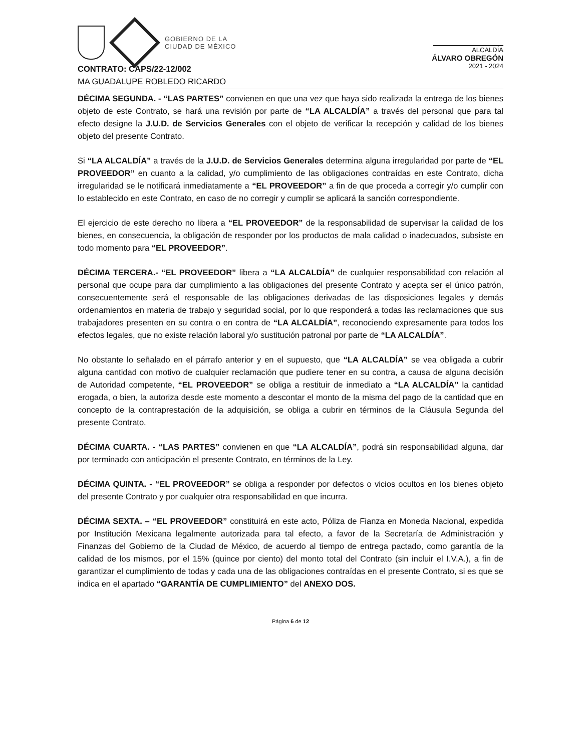GOBIERNO DE LA
CIUDAD DE MÉXICO
ALCALDÍA
ÁLVARO OBREGÓN
2021 - 2024
CONTRATO: CAPS/22-12/002
MA GUADALUPE ROBLEDO RICARDO
DÉCIMA SEGUNDA. - “LAS PARTES” convienen en que una vez que haya sido realizada la entrega de los bienes objeto de este Contrato, se hará una revisión por parte de “LA ALCALDÍA” a través del personal que para tal efecto designe la J.U.D. de Servicios Generales con el objeto de verificar la recepción y calidad de los bienes objeto del presente Contrato.
Si “LA ALCALDÍA” a través de la J.U.D. de Servicios Generales determina alguna irregularidad por parte de “EL PROVEEDOR” en cuanto a la calidad, y/o cumplimiento de las obligaciones contraídas en este Contrato, dicha irregularidad se le notificará inmediatamente a “EL PROVEEDOR” a fin de que proceda a corregir y/o cumplir con lo establecido en este Contrato, en caso de no corregir y cumplir se aplicará la sanción correspondiente.
El ejercicio de este derecho no libera a “EL PROVEEDOR” de la responsabilidad de supervisar la calidad de los bienes, en consecuencia, la obligación de responder por los productos de mala calidad o inadecuados, subsiste en todo momento para “EL PROVEEDOR”.
DÉCIMA TERCERA.- “EL PROVEEDOR” libera a “LA ALCALDÍA” de cualquier responsabilidad con relación al personal que ocupe para dar cumplimiento a las obligaciones del presente Contrato y acepta ser el único patrón, consecuentemente será el responsable de las obligaciones derivadas de las disposiciones legales y demás ordenamientos en materia de trabajo y seguridad social, por lo que responderá a todas las reclamaciones que sus trabajadores presenten en su contra o en contra de “LA ALCALDÍA”, reconociendo expresamente para todos los efectos legales, que no existe relación laboral y/o sustitución patronal por parte de “LA ALCALDÍA”.
No obstante lo señalado en el párrafo anterior y en el supuesto, que “LA ALCALDÍA” se vea obligada a cubrir alguna cantidad con motivo de cualquier reclamación que pudiere tener en su contra, a causa de alguna decisión de Autoridad competente, “EL PROVEEDOR” se obliga a restituir de inmediato a “LA ALCALDÍA” la cantidad erogada, o bien, la autoriza desde este momento a descontar el monto de la misma del pago de la cantidad que en concepto de la contraprestación de la adquisición, se obliga a cubrir en términos de la Cláusula Segunda del presente Contrato.
DÉCIMA CUARTA. - “LAS PARTES” convienen en que “LA ALCALDÍA”, podrá sin responsabilidad alguna, dar por terminado con anticipación el presente Contrato, en términos de la Ley.
DÉCIMA QUINTA. - “EL PROVEEDOR” se obliga a responder por defectos o vicios ocultos en los bienes objeto del presente Contrato y por cualquier otra responsabilidad en que incurra.
DÉCIMA SEXTA. – “EL PROVEEDOR” constituirá en este acto, Póliza de Fianza en Moneda Nacional, expedida por Institución Mexicana legalmente autorizada para tal efecto, a favor de la Secretaría de Administración y Finanzas del Gobierno de la Ciudad de México, de acuerdo al tiempo de entrega pactado, como garantía de la calidad de los mismos, por el 15% (quince por ciento) del monto total del Contrato (sin incluir el I.V.A.), a fin de garantizar el cumplimiento de todas y cada una de las obligaciones contraídas en el presente Contrato, si es que se indica en el apartado “GARANTÍA DE CUMPLIMIENTO” del ANEXO DOS.
Página 6 de 12